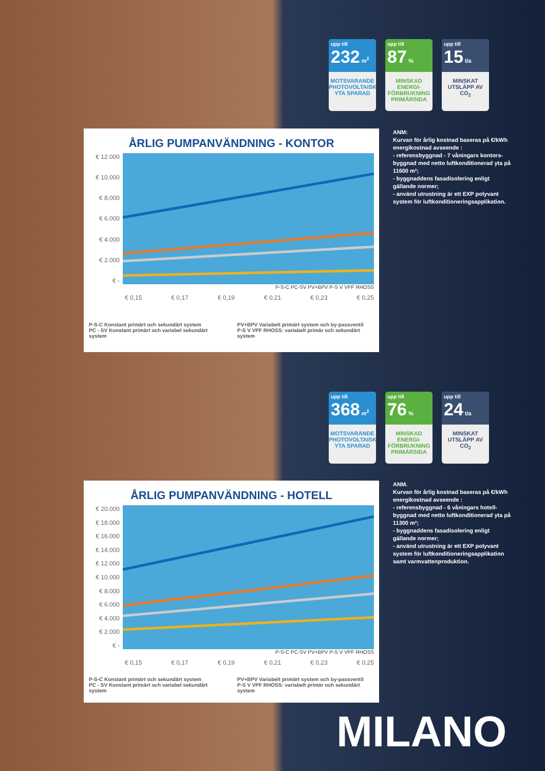upp till
232 m<sup>2</sup>
MOTSVARANDE PHOTOVOLTAISK YTA SPARAD
upp till
87 %
MINSKAD ENERGI-FÖRBRUKNING PRIMÄRSIDA
upp till
15 t/a
MINSKAT UTSLÄPP AV CO<sub>2</sub>
ÅRLIG PUMPANVÄNDNING - KONTOR
€ 12.000
€ 10.000
€ 8.000
€ 6.000
€ 4.000
€ 2.000
€ -
P-S-C PC-SV PV+BPV P-S V VPF RHOSS
€ 0,15 € 0,17 € 0,19 € 0,21 € 0,23 € 0,25
P-S-C Konstant primärt och sekundärt system
PC - SV Konstant primärt och variabel sekundärt system
PV+BPV Variabelt primärt system och by-passventil
P-S V VPF RHOSS: variabelt primär och sekundärt system
ANM:
Kurvan för årlig kostnad baseras på €/kWh energikostnad avseende :
- referensbyggnad - 7 våningars kontors-byggnad med netto luftkonditionerad yta på 11600 m²;
- byggnaddens fasadisolering enligt gällande normer;
- använd utrustning är ett EXP polyvant system för luftkonditioneringsapplikation.
upp till
368 m<sup>2</sup>
MOTSVARANDE PHOTOVOLTAISK YTA SPARAD
upp till
76 %
MINSKAD ENERGI-FÖRBRUKNING PRIMÄRSIDA
upp till
24 t/a
MINSKAT UTSLÄPP AV CO<sub>2</sub>
ÅRLIG PUMPANVÄNDNING - HOTELL
€ 20.000
€ 18.000
€ 16.000
€ 14.000
€ 12.000
€ 10.000
€ 8.000
€ 6.000
€ 4.000
€ 2.000
€ -
P-S-C PC-SV PV+BPV P-S V VPF RHOSS
€ 0,15 € 0,17 € 0,19 € 0,21 € 0,23 € 0,25
P-S-C Konstant primärt och sekundärt system
PC - SV Konstant primärt och variabel sekundärt system
PV+BPV Variabelt primärt system och by-passventil
P-S V VPF RHOSS: variabelt primär och sekundärt system
ANM.
Kurvan för årlig kostnad baseras på €/kWh energikostnad avseende :
- referensbyggnad - 6 våningars hotell-byggnad med netto luftkonditionerad yta på 11300 m²;
- byggnaddens fasadisolering enligt gällande normer;
- använd utrustning är ett EXP polyvant system för luftkonditioneringsapplikation samt varmvattenproduktion.
MILANO